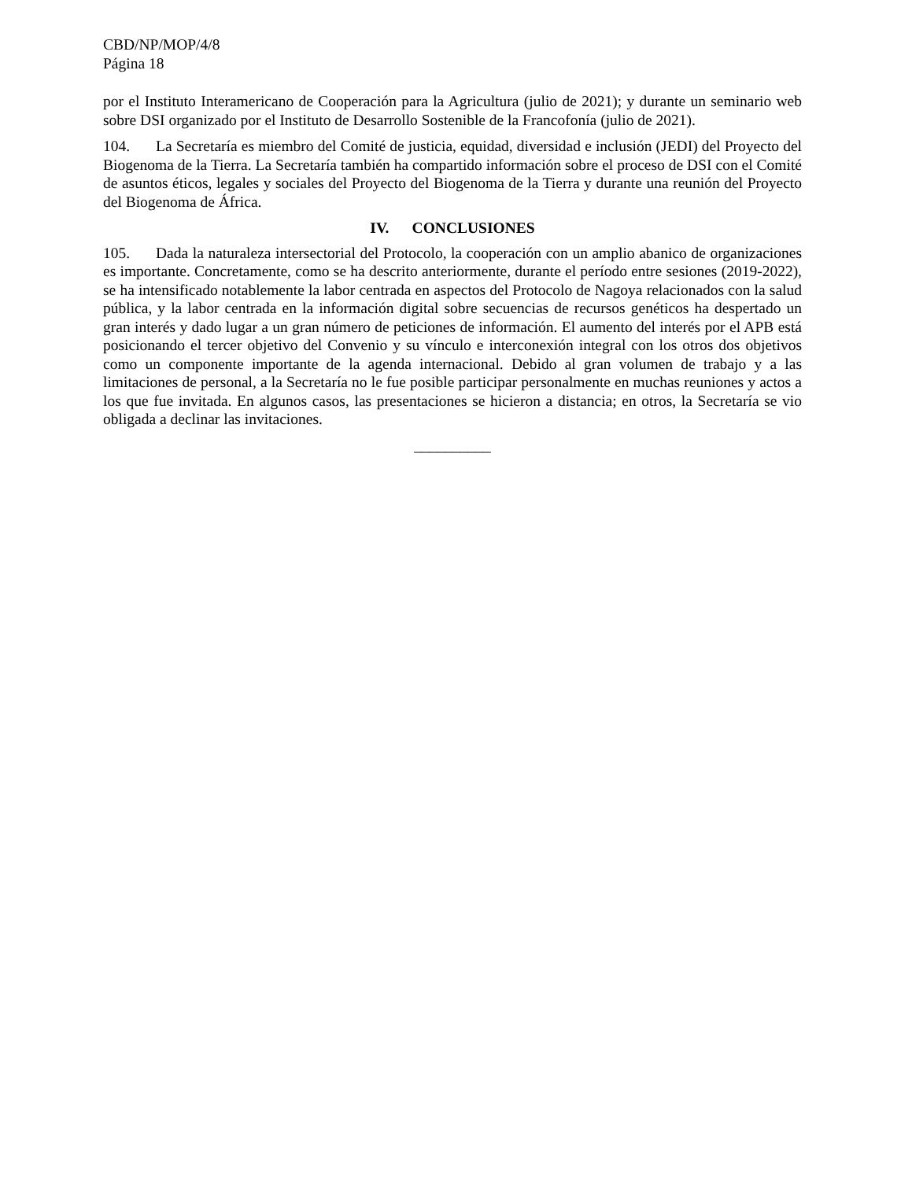CBD/NP/MOP/4/8
Página 18
por el Instituto Interamericano de Cooperación para la Agricultura (julio de 2021); y durante un seminario web sobre DSI organizado por el Instituto de Desarrollo Sostenible de la Francofonía (julio de 2021).
104. La Secretaría es miembro del Comité de justicia, equidad, diversidad e inclusión (JEDI) del Proyecto del Biogenoma de la Tierra. La Secretaría también ha compartido información sobre el proceso de DSI con el Comité de asuntos éticos, legales y sociales del Proyecto del Biogenoma de la Tierra y durante una reunión del Proyecto del Biogenoma de África.
IV. CONCLUSIONES
105. Dada la naturaleza intersectorial del Protocolo, la cooperación con un amplio abanico de organizaciones es importante. Concretamente, como se ha descrito anteriormente, durante el período entre sesiones (2019-2022), se ha intensificado notablemente la labor centrada en aspectos del Protocolo de Nagoya relacionados con la salud pública, y la labor centrada en la información digital sobre secuencias de recursos genéticos ha despertado un gran interés y dado lugar a un gran número de peticiones de información. El aumento del interés por el APB está posicionando el tercer objetivo del Convenio y su vínculo e interconexión integral con los otros dos objetivos como un componente importante de la agenda internacional. Debido al gran volumen de trabajo y a las limitaciones de personal, a la Secretaría no le fue posible participar personalmente en muchas reuniones y actos a los que fue invitada. En algunos casos, las presentaciones se hicieron a distancia; en otros, la Secretaría se vio obligada a declinar las invitaciones.
__________